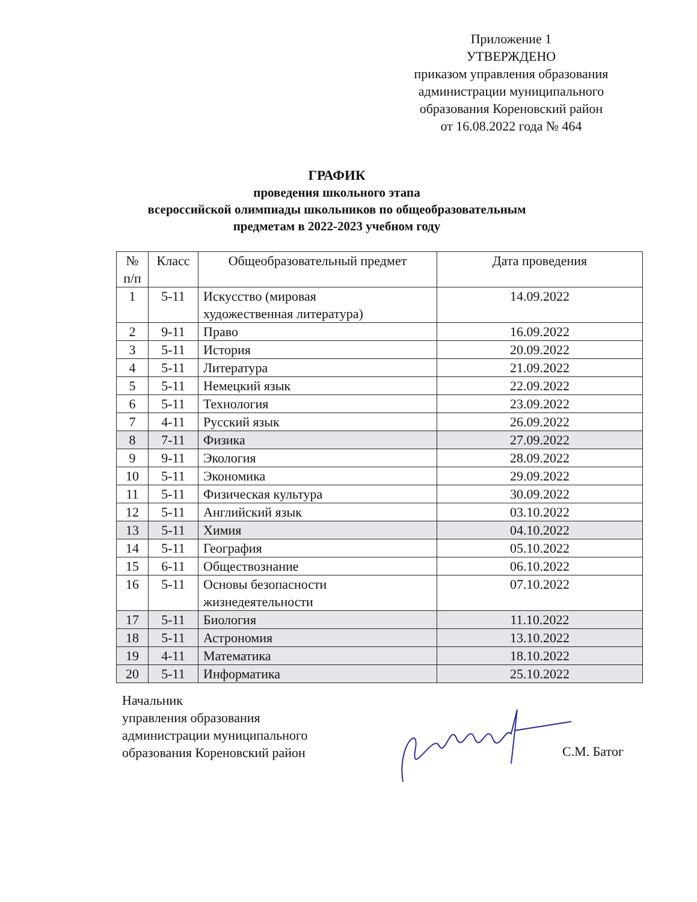Приложение 1
УТВЕРЖДЕНО
приказом управления образования
администрации муниципального
образования Кореновский район
от 16.08.2022 года № 464
ГРАФИК
проведения школьного этапа
всероссийской олимпиады школьников по общеобразовательным
предметам в 2022-2023 учебном году
| № п/п | Класс | Общеобразовательный предмет | Дата проведения |
| --- | --- | --- | --- |
| 1 | 5-11 | Искусство (мировая художественная литература) | 14.09.2022 |
| 2 | 9-11 | Право | 16.09.2022 |
| 3 | 5-11 | История | 20.09.2022 |
| 4 | 5-11 | Литература | 21.09.2022 |
| 5 | 5-11 | Немецкий язык | 22.09.2022 |
| 6 | 5-11 | Технология | 23.09.2022 |
| 7 | 4-11 | Русский язык | 26.09.2022 |
| 8 | 7-11 | Физика | 27.09.2022 |
| 9 | 9-11 | Экология | 28.09.2022 |
| 10 | 5-11 | Экономика | 29.09.2022 |
| 11 | 5-11 | Физическая культура | 30.09.2022 |
| 12 | 5-11 | Английский язык | 03.10.2022 |
| 13 | 5-11 | Химия | 04.10.2022 |
| 14 | 5-11 | География | 05.10.2022 |
| 15 | 6-11 | Обществознание | 06.10.2022 |
| 16 | 5-11 | Основы безопасности жизнедеятельности | 07.10.2022 |
| 17 | 5-11 | Биология | 11.10.2022 |
| 18 | 5-11 | Астрономия | 13.10.2022 |
| 19 | 4-11 | Математика | 18.10.2022 |
| 20 | 5-11 | Информатика | 25.10.2022 |
Начальник
управления образования
администрации муниципального
образования Кореновский район
С.М. Батог